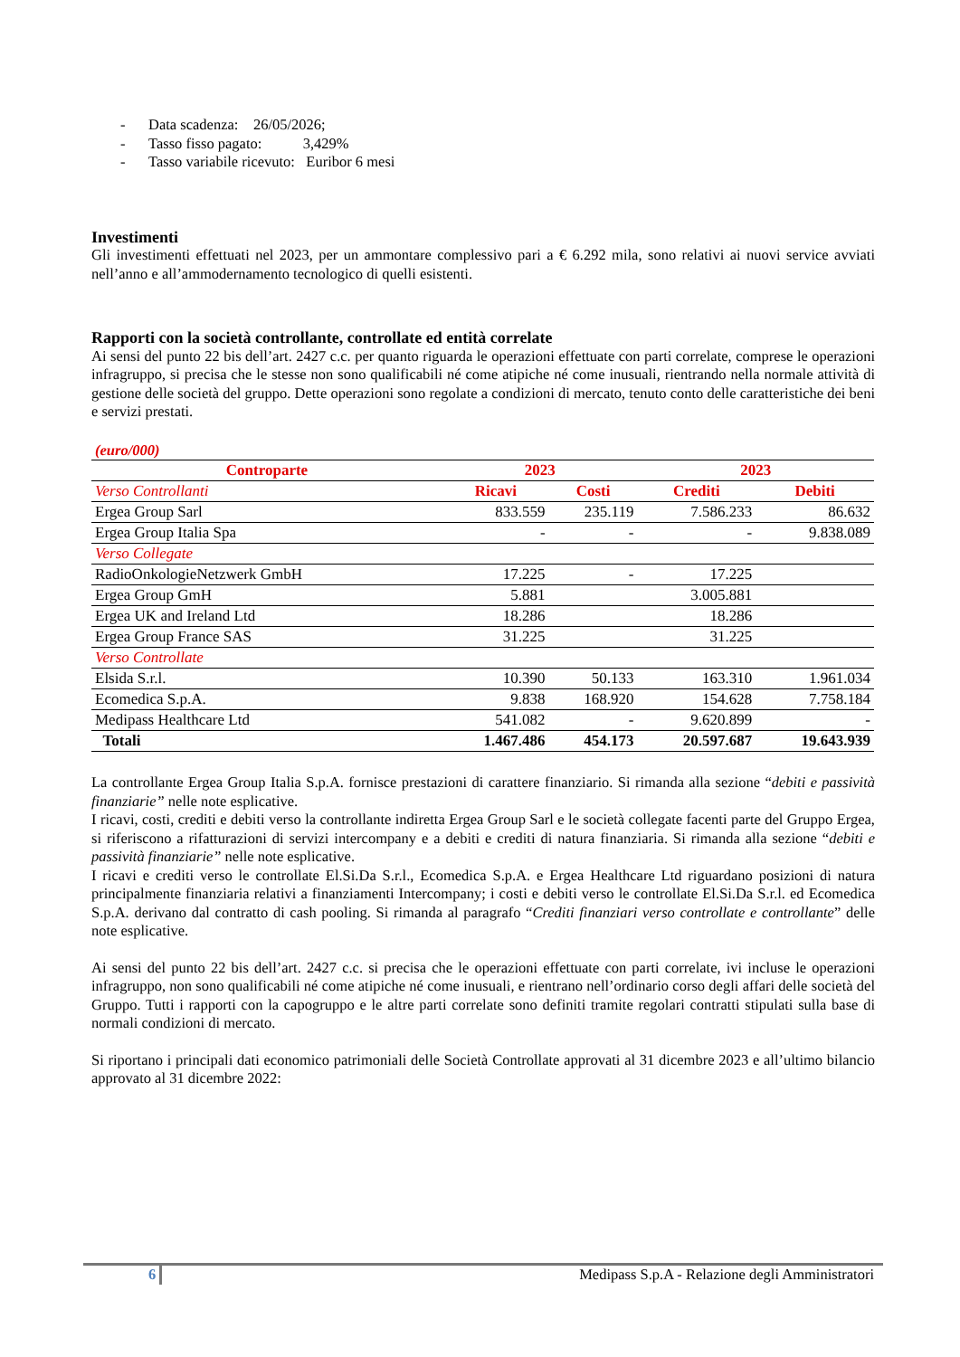- Data scadenza: 26/05/2026;
- Tasso fisso pagato: 3,429%
- Tasso variabile ricevuto: Euribor 6 mesi
Investimenti
Gli investimenti effettuati nel 2023, per un ammontare complessivo pari a € 6.292 mila, sono relativi ai nuovi service avviati nell’anno e all’ammodernamento tecnologico di quelli esistenti.
Rapporti con la società controllante, controllate ed entità correlate
Ai sensi del punto 22 bis dell’art. 2427 c.c. per quanto riguarda le operazioni effettuate con parti correlate, comprese le operazioni infragruppo, si precisa che le stesse non sono qualificabili né come atipiche né come inusuali, rientrando nella normale attività di gestione delle società del gruppo. Dette operazioni sono regolate a condizioni di mercato, tenuto conto delle caratteristiche dei beni e servizi prestati.
(euro/000)
| Controparte | 2023 | | 2023 | |
| --- | --- | --- | --- | --- |
| Verso Controllanti | Ricavi | Costi | Crediti | Debiti |
| Ergea Group Sarl | 833.559 | 235.119 | 7.586.233 | 86.632 |
| Ergea Group Italia Spa | - | - | - | 9.838.089 |
| Verso Collegate | | | | |
| RadioOnkologieNetzwerk GmbH | 17.225 | - | 17.225 | |
| Ergea Group GmH | 5.881 | | 3.005.881 | |
| Ergea UK and Ireland Ltd | 18.286 | | 18.286 | |
| Ergea Group France SAS | 31.225 | | 31.225 | |
| Verso Controllate | | | | |
| Elsida S.r.l. | 10.390 | 50.133 | 163.310 | 1.961.034 |
| Ecomedica S.p.A. | 9.838 | 168.920 | 154.628 | 7.758.184 |
| Medipass Healthcare Ltd | 541.082 | - | 9.620.899 | - |
| Totali | 1.467.486 | 454.173 | 20.597.687 | 19.643.939 |
La controllante Ergea Group Italia S.p.A. fornisce prestazioni di carattere finanziario. Si rimanda alla sezione “debiti e passività finanziarie” nelle note esplicative.
I ricavi, costi, crediti e debiti verso la controllante indiretta Ergea Group Sarl e le società collegate facenti parte del Gruppo Ergea, si riferiscono a rifatturazioni di servizi intercompany e a debiti e crediti di natura finanziaria. Si rimanda alla sezione “debiti e passività finanziarie” nelle note esplicative.
I ricavi e crediti verso le controllate El.Si.Da S.r.l., Ecomedica S.p.A. e Ergea Healthcare Ltd riguardano posizioni di natura principalmente finanziaria relativi a finanziamenti Intercompany; i costi e debiti verso le controllate El.Si.Da S.r.l. ed Ecomedica S.p.A. derivano dal contratto di cash pooling. Si rimanda al paragrafo “Crediti finanziari verso controllate e controllante” delle note esplicative.
Ai sensi del punto 22 bis dell’art. 2427 c.c. si precisa che le operazioni effettuate con parti correlate, ivi incluse le operazioni infragruppo, non sono qualificabili né come atipiche né come inusuali, e rientrano nell’ordinario corso degli affari delle società del Gruppo. Tutti i rapporti con la capogruppo e le altre parti correlate sono definiti tramite regolari contratti stipulati sulla base di normali condizioni di mercato.
Si riportano i principali dati economico patrimoniali delle Società Controllate approvati al 31 dicembre 2023 e all’ultimo bilancio approvato al 31 dicembre 2022:
6 Medipass S.p.A - Relazione degli Amministratori